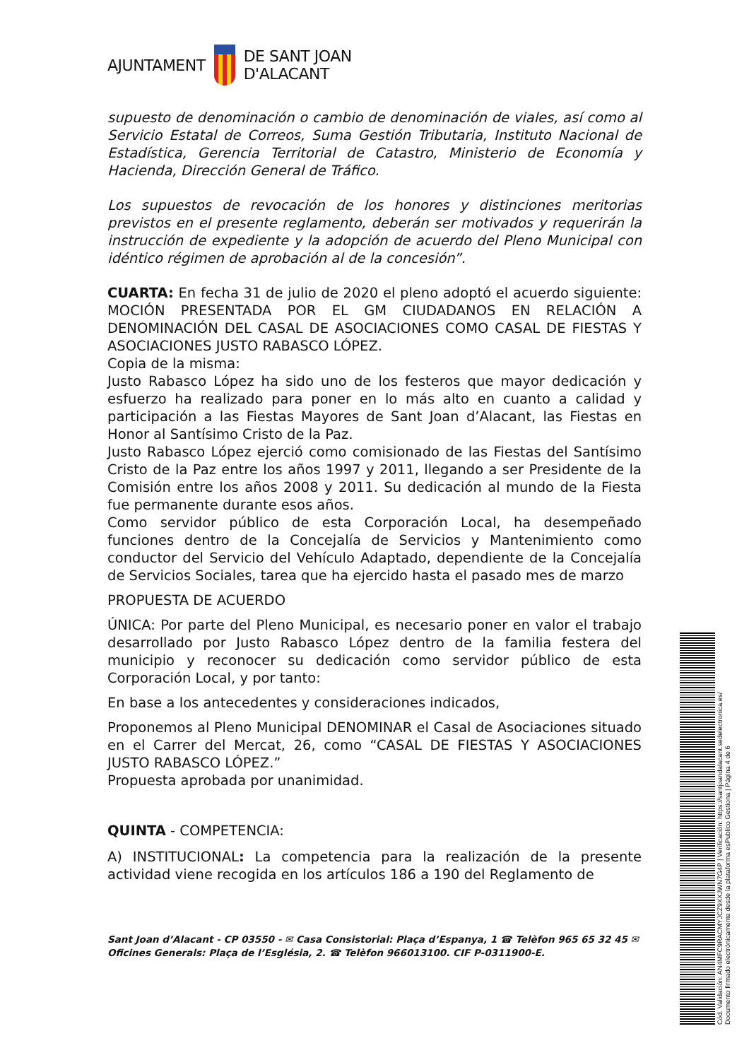AJUNTAMENT
DE SANT JOAN
D'ALACANT
supuesto de denominación o cambio de denominación de viales, así como al Servicio Estatal de Correos, Suma Gestión Tributaria, Instituto Nacional de Estadística, Gerencia Territorial de Catastro, Ministerio de Economía y Hacienda, Dirección General de Tráfico.
Los supuestos de revocación de los honores y distinciones meritorias previstos en el presente reglamento, deberán ser motivados y requerirán la instrucción de expediente y la adopción de acuerdo del Pleno Municipal con idéntico régimen de aprobación al de la concesión”.
CUARTA: En fecha 31 de julio de 2020 el pleno adoptó el acuerdo siguiente: MOCIÓN PRESENTADA POR EL GM CIUDADANOS EN RELACIÓN A DENOMINACIÓN DEL CASAL DE ASOCIACIONES COMO CASAL DE FIESTAS Y ASOCIACIONES JUSTO RABASCO LÓPEZ.
Copia de la misma:
Justo Rabasco López ha sido uno de los festeros que mayor dedicación y esfuerzo ha realizado para poner en lo más alto en cuanto a calidad y participación a las Fiestas Mayores de Sant Joan d’Alacant, las Fiestas en Honor al Santísimo Cristo de la Paz.
Justo Rabasco López ejerció como comisionado de las Fiestas del Santísimo Cristo de la Paz entre los años 1997 y 2011, llegando a ser Presidente de la Comisión entre los años 2008 y 2011. Su dedicación al mundo de la Fiesta fue permanente durante esos años.
Como servidor público de esta Corporación Local, ha desempeñado funciones dentro de la Concejalía de Servicios y Mantenimiento como conductor del Servicio del Vehículo Adaptado, dependiente de la Concejalía de Servicios Sociales, tarea que ha ejercido hasta el pasado mes de marzo
PROPUESTA DE ACUERDO
ÚNICA: Por parte del Pleno Municipal, es necesario poner en valor el trabajo desarrollado por Justo Rabasco López dentro de la familia festera del municipio y reconocer su dedicación como servidor público de esta Corporación Local, y por tanto:
En base a los antecedentes y consideraciones indicados,
Proponemos al Pleno Municipal DENOMINAR el Casal de Asociaciones situado en el Carrer del Mercat, 26, como “CASAL DE FIESTAS Y ASOCIACIONES JUSTO RABASCO LÓPEZ.”
Propuesta aprobada por unanimidad.
QUINTA - COMPETENCIA:
A) INSTITUCIONAL: La competencia para la realización de la presente actividad viene recogida en los artículos 186 a 190 del Reglamento de
Sant Joan d’Alacant - CP 03550 - ✉ Casa Consistorial: Plaça d’Espanya, 1 ☎ Telèfon 965 65 32 45 ✉ Oficines Generals: Plaça de l’Església, 2. ☎ Telèfon 966013100. CIF P-0311900-E.
Cód. Validación: AN4MFC9RACMYJCZ9XXJWN7G4P | Verificación: https://santjoandalacant.sedelectronica.es/
Documento firmado electrónicamente desde la plataforma esPublico Gestiona | Página 4 de 6